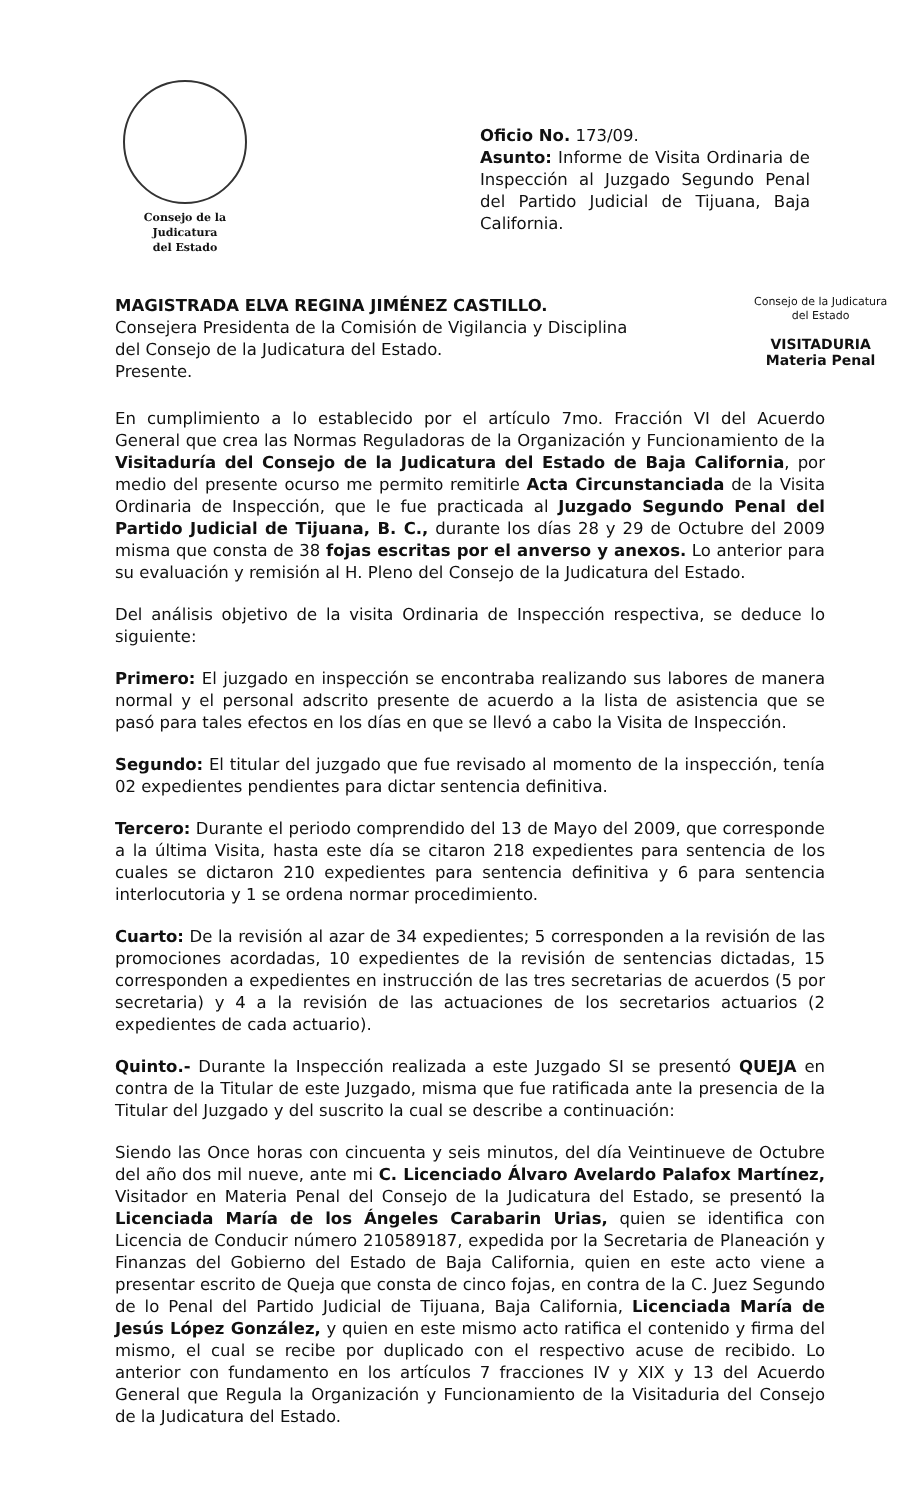Consejo de la Judicatura
del Estado
Oficio No. 173/09.
Asunto: Informe de Visita Ordinaria de Inspección al Juzgado Segundo Penal del Partido Judicial de Tijuana, Baja California.
MAGISTRADA ELVA REGINA JIMÉNEZ CASTILLO.
Consejera Presidenta de la Comisión de Vigilancia y Disciplina del Consejo de la Judicatura del Estado.
Presente.
Consejo de la Judicatura
del Estado
VISITADURIA
Materia Penal
En cumplimiento a lo establecido por el artículo 7mo. Fracción VI del Acuerdo General que crea las Normas Reguladoras de la Organización y Funcionamiento de la Visitaduría del Consejo de la Judicatura del Estado de Baja California, por medio del presente ocurso me permito remitirle Acta Circunstanciada de la Visita Ordinaria de Inspección, que le fue practicada al Juzgado Segundo Penal del Partido Judicial de Tijuana, B. C., durante los días 28 y 29 de Octubre del 2009 misma que consta de 38 fojas escritas por el anverso y anexos. Lo anterior para su evaluación y remisión al H. Pleno del Consejo de la Judicatura del Estado.
Del análisis objetivo de la visita Ordinaria de Inspección respectiva, se deduce lo siguiente:
Primero: El juzgado en inspección se encontraba realizando sus labores de manera normal y el personal adscrito presente de acuerdo a la lista de asistencia que se pasó para tales efectos en los días en que se llevó a cabo la Visita de Inspección.
Segundo: El titular del juzgado que fue revisado al momento de la inspección, tenía 02 expedientes pendientes para dictar sentencia definitiva.
Tercero: Durante el periodo comprendido del 13 de Mayo del 2009, que corresponde a la última Visita, hasta este día se citaron 218 expedientes para sentencia de los cuales se dictaron 210 expedientes para sentencia definitiva y 6 para sentencia interlocutoria y 1 se ordena normar procedimiento.
Cuarto: De la revisión al azar de 34 expedientes; 5 corresponden a la revisión de las promociones acordadas, 10 expedientes de la revisión de sentencias dictadas, 15 corresponden a expedientes en instrucción de las tres secretarias de acuerdos (5 por secretaria) y 4 a la revisión de las actuaciones de los secretarios actuarios (2 expedientes de cada actuario).
Quinto.- Durante la Inspección realizada a este Juzgado SI se presentó QUEJA en contra de la Titular de este Juzgado, misma que fue ratificada ante la presencia de la Titular del Juzgado y del suscrito la cual se describe a continuación:
Siendo las Once horas con cincuenta y seis minutos, del día Veintinueve de Octubre del año dos mil nueve, ante mi C. Licenciado Álvaro Avelardo Palafox Martínez, Visitador en Materia Penal del Consejo de la Judicatura del Estado, se presentó la Licenciada María de los Ángeles Carabarin Urias, quien se identifica con Licencia de Conducir número 210589187, expedida por la Secretaria de Planeación y Finanzas del Gobierno del Estado de Baja California, quien en este acto viene a presentar escrito de Queja que consta de cinco fojas, en contra de la C. Juez Segundo de lo Penal del Partido Judicial de Tijuana, Baja California, Licenciada María de Jesús López González, y quien en este mismo acto ratifica el contenido y firma del mismo, el cual se recibe por duplicado con el respectivo acuse de recibido. Lo anterior con fundamento en los artículos 7 fracciones IV y XIX y 13 del Acuerdo General que Regula la Organización y Funcionamiento de la Visitaduria del Consejo de la Judicatura del Estado.